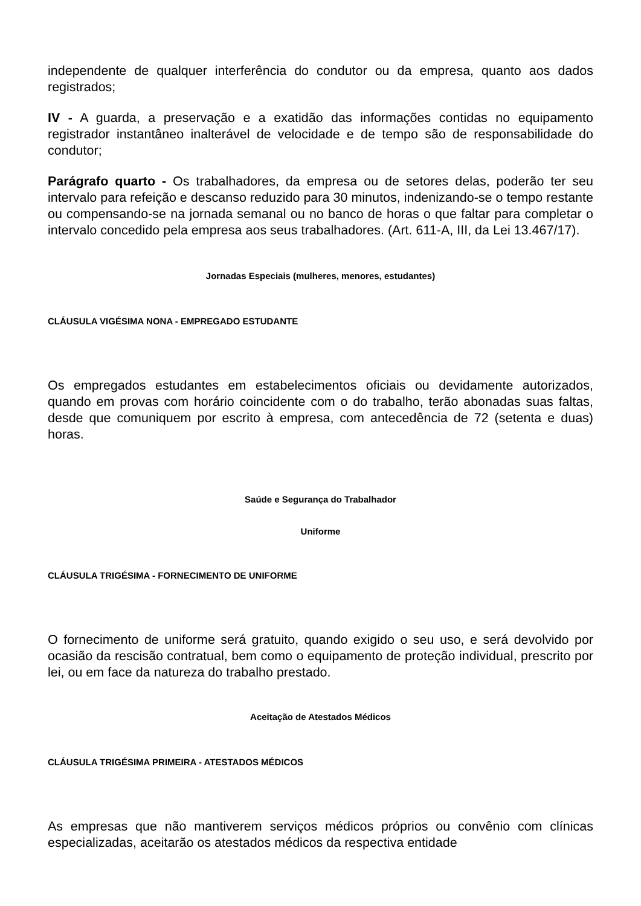independente de qualquer interferência do condutor ou da empresa, quanto aos dados registrados;
IV - A guarda, a preservação e a exatidão das informações contidas no equipamento registrador instantâneo inalterável de velocidade e de tempo são de responsabilidade do condutor;
Parágrafo quarto - Os trabalhadores, da empresa ou de setores delas, poderão ter seu intervalo para refeição e descanso reduzido para 30 minutos, indenizando-se o tempo restante ou compensando-se na jornada semanal ou no banco de horas o que faltar para completar o intervalo concedido pela empresa aos seus trabalhadores. (Art. 611-A, III, da Lei 13.467/17).
Jornadas Especiais (mulheres, menores, estudantes)
CLÁUSULA VIGÉSIMA NONA - EMPREGADO ESTUDANTE
Os empregados estudantes em estabelecimentos oficiais ou devidamente autorizados, quando em provas com horário coincidente com o do trabalho, terão abonadas suas faltas, desde que comuniquem por escrito à empresa, com antecedência de 72 (setenta e duas) horas.
Saúde e Segurança do Trabalhador
Uniforme
CLÁUSULA TRIGÉSIMA - FORNECIMENTO DE UNIFORME
O fornecimento de uniforme será gratuito, quando exigido o seu uso, e será devolvido por ocasião da rescisão contratual, bem como o equipamento de proteção individual, prescrito por lei, ou em face da natureza do trabalho prestado.
Aceitação de Atestados Médicos
CLÁUSULA TRIGÉSIMA PRIMEIRA - ATESTADOS MÉDICOS
As empresas que não mantiverem serviços médicos próprios ou convênio com clínicas especializadas, aceitarão os atestados médicos da respectiva entidade